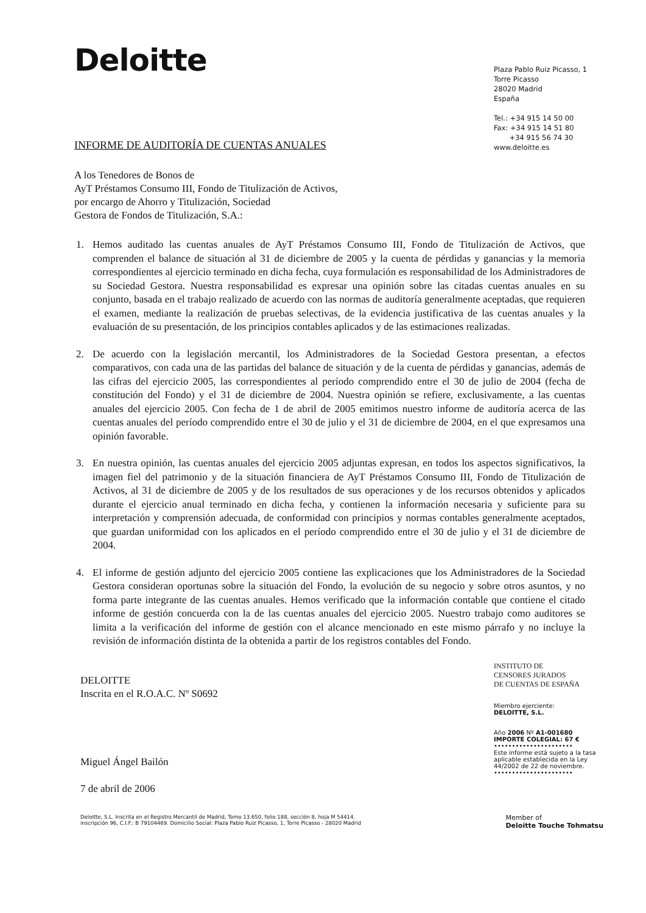Deloitte
Plaza Pablo Ruiz Picasso, 1
Torre Picasso
28020 Madrid
España
Tel.: +34 915 14 50 00
Fax: +34 915 14 51 80
+34 915 56 74 30
www.deloitte.es
INFORME DE AUDITORÍA DE CUENTAS ANUALES
A los Tenedores de Bonos de
AyT Préstamos Consumo III, Fondo de Titulización de Activos,
por encargo de Ahorro y Titulización, Sociedad
Gestora de Fondos de Titulización, S.A.:
1. Hemos auditado las cuentas anuales de AyT Préstamos Consumo III, Fondo de Titulización de Activos, que comprenden el balance de situación al 31 de diciembre de 2005 y la cuenta de pérdidas y ganancias y la memoria correspondientes al ejercicio terminado en dicha fecha, cuya formulación es responsabilidad de los Administradores de su Sociedad Gestora. Nuestra responsabilidad es expresar una opinión sobre las citadas cuentas anuales en su conjunto, basada en el trabajo realizado de acuerdo con las normas de auditoría generalmente aceptadas, que requieren el examen, mediante la realización de pruebas selectivas, de la evidencia justificativa de las cuentas anuales y la evaluación de su presentación, de los principios contables aplicados y de las estimaciones realizadas.
2. De acuerdo con la legislación mercantil, los Administradores de la Sociedad Gestora presentan, a efectos comparativos, con cada una de las partidas del balance de situación y de la cuenta de pérdidas y ganancias, además de las cifras del ejercicio 2005, las correspondientes al período comprendido entre el 30 de julio de 2004 (fecha de constitución del Fondo) y el 31 de diciembre de 2004. Nuestra opinión se refiere, exclusivamente, a las cuentas anuales del ejercicio 2005. Con fecha de 1 de abril de 2005 emitimos nuestro informe de auditoría acerca de las cuentas anuales del período comprendido entre el 30 de julio y el 31 de diciembre de 2004, en el que expresamos una opinión favorable.
3. En nuestra opinión, las cuentas anuales del ejercicio 2005 adjuntas expresan, en todos los aspectos significativos, la imagen fiel del patrimonio y de la situación financiera de AyT Préstamos Consumo III, Fondo de Titulización de Activos, al 31 de diciembre de 2005 y de los resultados de sus operaciones y de los recursos obtenidos y aplicados durante el ejercicio anual terminado en dicha fecha, y contienen la información necesaria y suficiente para su interpretación y comprensión adecuada, de conformidad con principios y normas contables generalmente aceptados, que guardan uniformidad con los aplicados en el período comprendido entre el 30 de julio y el 31 de diciembre de 2004.
4. El informe de gestión adjunto del ejercicio 2005 contiene las explicaciones que los Administradores de la Sociedad Gestora consideran oportunas sobre la situación del Fondo, la evolución de su negocio y sobre otros asuntos, y no forma parte integrante de las cuentas anuales. Hemos verificado que la información contable que contiene el citado informe de gestión concuerda con la de las cuentas anuales del ejercicio 2005. Nuestro trabajo como auditores se limita a la verificación del informe de gestión con el alcance mencionado en este mismo párrafo y no incluye la revisión de información distinta de la obtenida a partir de los registros contables del Fondo.
DELOITTE
Inscrita en el R.O.A.C. Nº S0692
Miguel Ángel Bailón
7 de abril de 2006
INSTITUTO DE
CENSORES JURADOS
DE CUENTAS DE ESPAÑA
Miembro ejerciente:
DELOITTE, S.L.
Año 2006 Nº A1-001680
IMPORTE COLEGIAL: 67 €
••••••••••••••••••••••
Este informe está sujeto a la tasa aplicable establecida en la Ley 44/2002 de 22 de noviembre.
••••••••••••••••••••••
Deloitte, S.L. Inscrita en el Registro Mercantil de Madrid, Tomo 13.650, folio 188, sección 8, hoja M 54414.
inscripción 96, C.I.F.: B 79104469. Domicilio Social: Plaza Pablo Ruiz Picasso, 1, Torre Picasso - 28020 Madrid
Member of
Deloitte Touche Tohmatsu